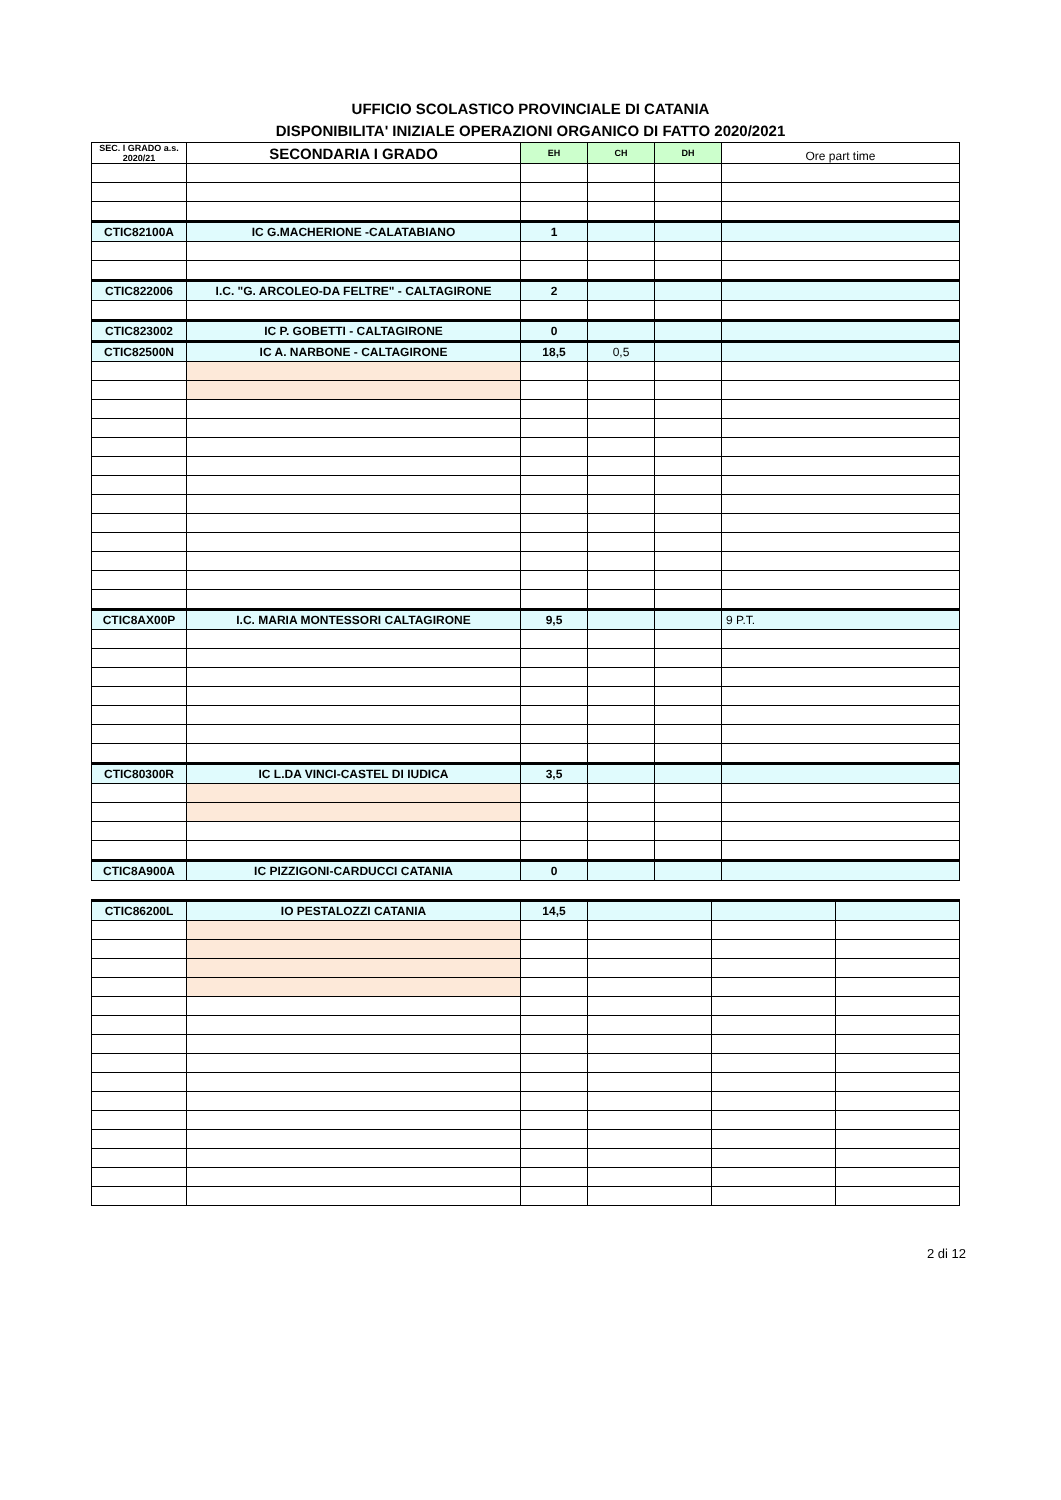UFFICIO SCOLASTICO PROVINCIALE DI CATANIA
DISPONIBILITA' INIZIALE OPERAZIONI ORGANICO DI FATTO 2020/2021
| SEC. I GRADO a.s. 2020/21 | SECONDARIA I GRADO | EH | CH | DH | Ore part time |
| --- | --- | --- | --- | --- | --- |
| CTIC82100A | IC G.MACHERIONE -CALATABIANO | 1 | | | |
| CTIC822006 | I.C. "G. ARCOLEO-DA FELTRE" - CALTAGIRONE | 2 | | | |
| CTIC823002 | IC P. GOBETTI - CALTAGIRONE | 0 | | | |
| CTIC82500N | IC A. NARBONE - CALTAGIRONE | 18,5 | 0,5 | | |
| CTIC8AX00P | I.C. MARIA MONTESSORI CALTAGIRONE | 9,5 | | | 9 P.T. |
| CTIC80300R | IC L.DA VINCI-CASTEL DI IUDICA | 3,5 | | | |
| CTIC8A900A | IC PIZZIGONI-CARDUCCI CATANIA | 0 | | | |
| CTIC86200L | IO PESTALOZZI CATANIA | 14,5 | | | |
2 di 12